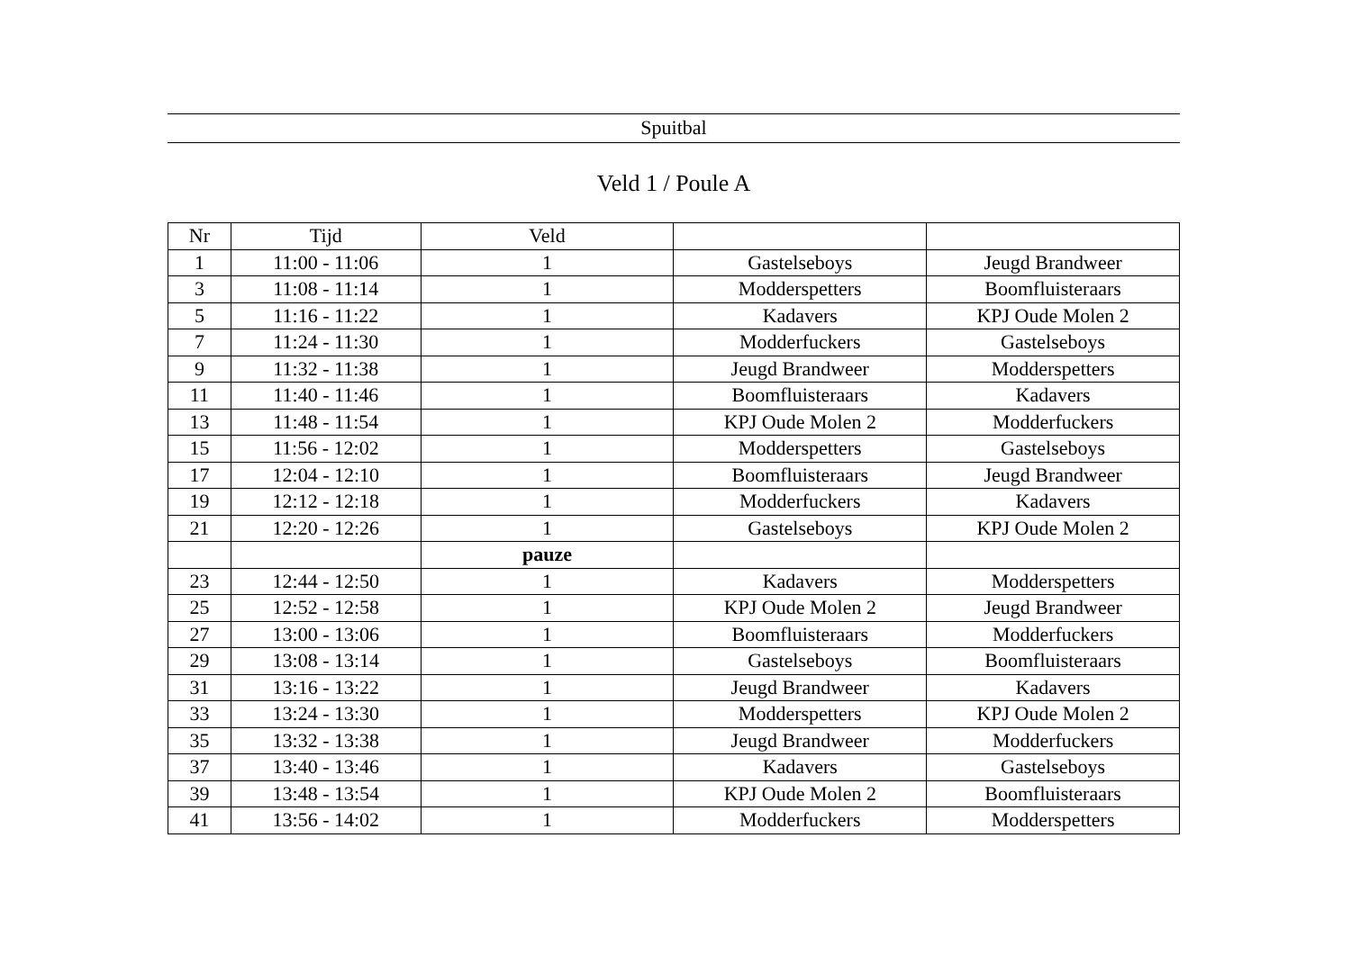Spuitbal
Veld 1 / Poule A
| Nr | Tijd | Veld | | |
| --- | --- | --- | --- | --- |
| 1 | 11:00 - 11:06 | 1 | Gastelseboys | Jeugd Brandweer |
| 3 | 11:08 - 11:14 | 1 | Modderspetters | Boomfluisteraars |
| 5 | 11:16 - 11:22 | 1 | Kadavers | KPJ Oude Molen 2 |
| 7 | 11:24 - 11:30 | 1 | Modderfuckers | Gastelseboys |
| 9 | 11:32 - 11:38 | 1 | Jeugd Brandweer | Modderspetters |
| 11 | 11:40 - 11:46 | 1 | Boomfluisteraars | Kadavers |
| 13 | 11:48 - 11:54 | 1 | KPJ Oude Molen 2 | Modderfuckers |
| 15 | 11:56 - 12:02 | 1 | Modderspetters | Gastelseboys |
| 17 | 12:04 - 12:10 | 1 | Boomfluisteraars | Jeugd Brandweer |
| 19 | 12:12 - 12:18 | 1 | Modderfuckers | Kadavers |
| 21 | 12:20 - 12:26 | 1 | Gastelseboys | KPJ Oude Molen 2 |
| | | pauze | | |
| 23 | 12:44 - 12:50 | 1 | Kadavers | Modderspetters |
| 25 | 12:52 - 12:58 | 1 | KPJ Oude Molen 2 | Jeugd Brandweer |
| 27 | 13:00 - 13:06 | 1 | Boomfluisteraars | Modderfuckers |
| 29 | 13:08 - 13:14 | 1 | Gastelseboys | Boomfluisteraars |
| 31 | 13:16 - 13:22 | 1 | Jeugd Brandweer | Kadavers |
| 33 | 13:24 - 13:30 | 1 | Modderspetters | KPJ Oude Molen 2 |
| 35 | 13:32 - 13:38 | 1 | Jeugd Brandweer | Modderfuckers |
| 37 | 13:40 - 13:46 | 1 | Kadavers | Gastelseboys |
| 39 | 13:48 - 13:54 | 1 | KPJ Oude Molen 2 | Boomfluisteraars |
| 41 | 13:56 - 14:02 | 1 | Modderfuckers | Modderspetters |